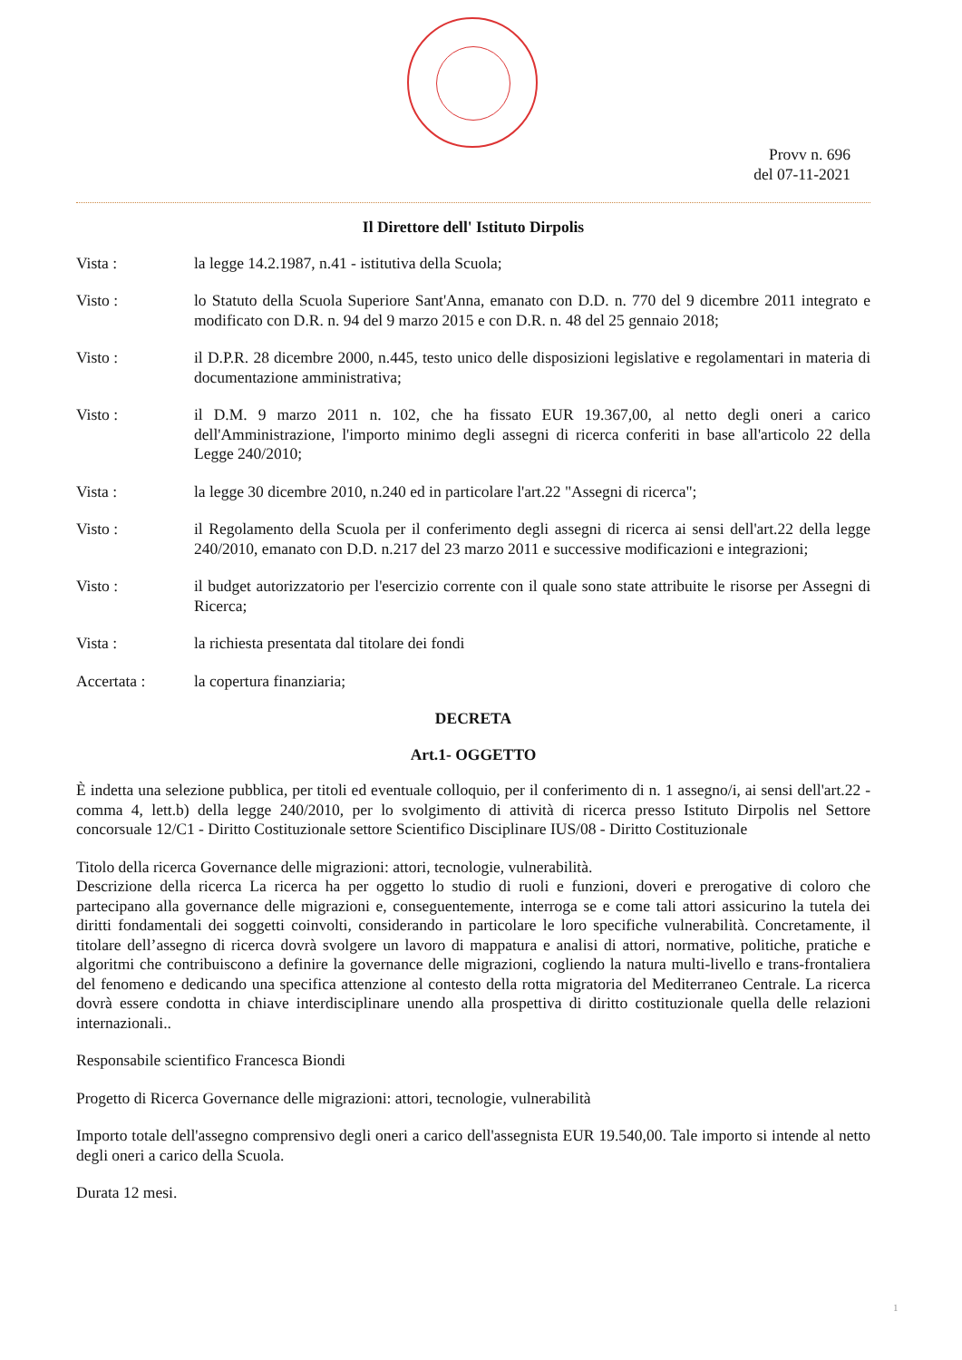Provv n. 696
del 07-11-2021
Il Direttore dell' Istituto Dirpolis
Vista : la legge 14.2.1987, n.41 - istitutiva della Scuola;
Visto : lo Statuto della Scuola Superiore Sant'Anna, emanato con D.D. n. 770 del 9 dicembre 2011 integrato e modificato con D.R. n. 94 del 9 marzo 2015 e con D.R. n. 48 del 25 gennaio 2018;
Visto : il D.P.R. 28 dicembre 2000, n.445, testo unico delle disposizioni legislative e regolamentari in materia di documentazione amministrativa;
Visto : il D.M. 9 marzo 2011 n. 102, che ha fissato EUR 19.367,00, al netto degli oneri a carico dell'Amministrazione, l'importo minimo degli assegni di ricerca conferiti in base all'articolo 22 della Legge 240/2010;
Vista : la legge 30 dicembre 2010, n.240 ed in particolare l'art.22 "Assegni di ricerca";
Visto : il Regolamento della Scuola per il conferimento degli assegni di ricerca ai sensi dell'art.22 della legge 240/2010, emanato con D.D. n.217 del 23 marzo 2011 e successive modificazioni e integrazioni;
Visto : il budget autorizzatorio per l'esercizio corrente con il quale sono state attribuite le risorse per Assegni di Ricerca;
Vista : la richiesta presentata dal titolare dei fondi
Accertata : la copertura finanziaria;
DECRETA
Art.1- OGGETTO
È indetta una selezione pubblica, per titoli ed eventuale colloquio, per il conferimento di n. 1 assegno/i, ai sensi dell'art.22 - comma 4, lett.b) della legge 240/2010, per lo svolgimento di attività di ricerca presso Istituto Dirpolis nel Settore concorsuale 12/C1 - Diritto Costituzionale settore Scientifico Disciplinare IUS/08 - Diritto Costituzionale
Titolo della ricerca Governance delle migrazioni: attori, tecnologie, vulnerabilità.
Descrizione della ricerca La ricerca ha per oggetto lo studio di ruoli e funzioni, doveri e prerogative di coloro che partecipano alla governance delle migrazioni e, conseguentemente, interroga se e come tali attori assicurino la tutela dei diritti fondamentali dei soggetti coinvolti, considerando in particolare le loro specifiche vulnerabilità. Concretamente, il titolare dell’assegno di ricerca dovrà svolgere un lavoro di mappatura e analisi di attori, normative, politiche, pratiche e algoritmi che contribuiscono a definire la governance delle migrazioni, cogliendo la natura multi-livello e trans-frontaliera del fenomeno e dedicando una specifica attenzione al contesto della rotta migratoria del Mediterraneo Centrale. La ricerca dovrà essere condotta in chiave interdisciplinare unendo alla prospettiva di diritto costituzionale quella delle relazioni internazionali..
Responsabile scientifico Francesca Biondi
Progetto di Ricerca Governance delle migrazioni: attori, tecnologie, vulnerabilità
Importo totale dell'assegno comprensivo degli oneri a carico dell'assegnista EUR 19.540,00. Tale importo si intende al netto degli oneri a carico della Scuola.
Durata 12 mesi.
1